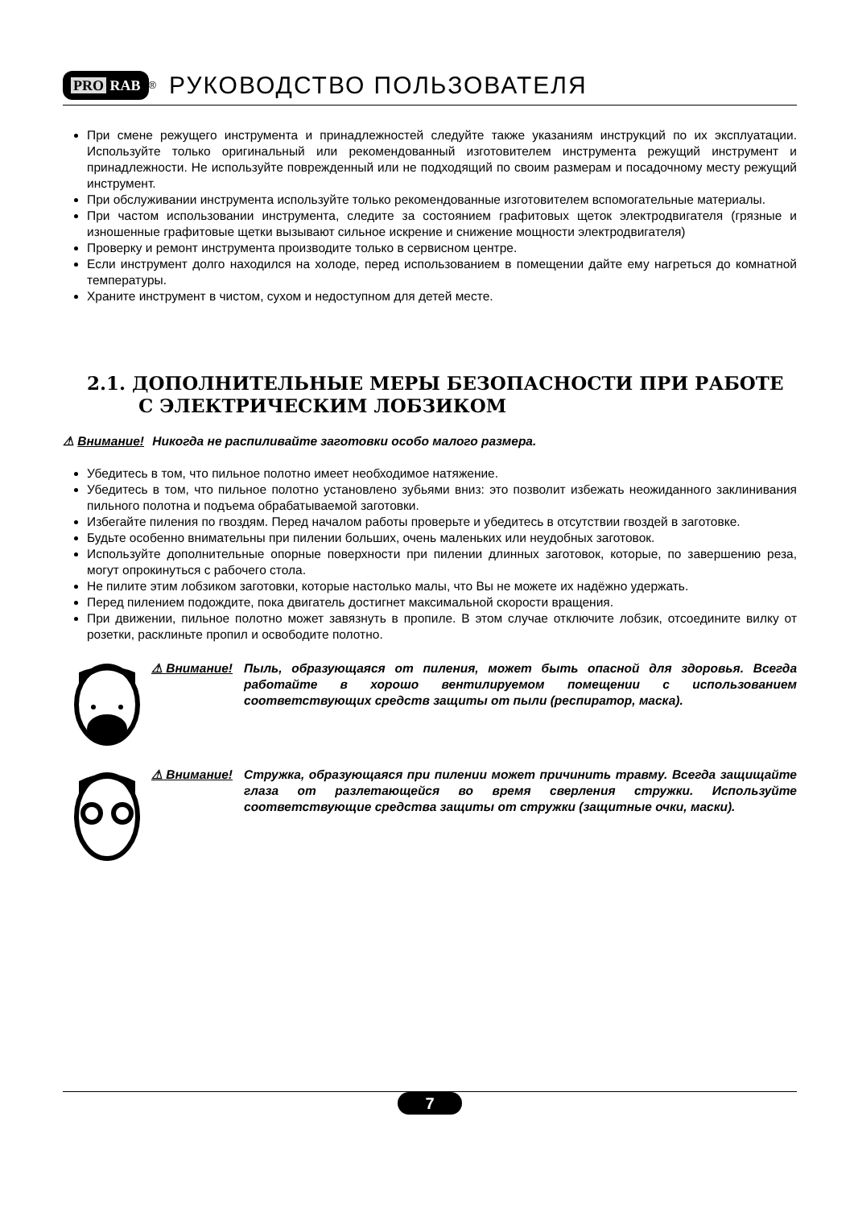PRO RAB
<sup>®</sup>
РУКОВОДСТВО ПОЛЬЗОВАТЕЛЯ
При смене режущего инструмента и принадлежностей следуйте также указаниям инструкций по их эксплуатации. Используйте только оригинальный или рекомендованный изготовителем инструмента режущий инструмент и принадлежности. Не используйте поврежденный или не подходящий по своим размерам и посадочному месту режущий инструмент.
При обслуживании инструмента используйте только рекомендованные изготовителем вспомогательные материалы.
При частом использовании инструмента, следите за состоянием графитовых щеток электродвигателя (грязные и изношенные графитовые щетки вызывают сильное искрение и снижение мощности электродвигателя)
Проверку и ремонт инструмента производите только в сервисном центре.
Если инструмент долго находился на холоде, перед использованием в помещении дайте ему нагреться до комнатной температуры.
Храните инструмент в чистом, сухом и недоступном для детей месте.
2.1. ДОПОЛНИТЕЛЬНЫЕ МЕРЫ БЕЗОПАСНОСТИ ПРИ РАБОТЕ С ЭЛЕКТРИЧЕСКИМ ЛОБЗИКОМ
⚠ Внимание! Никогда не распиливайте заготовки особо малого размера.
Убедитесь в том, что пильное полотно имеет необходимое натяжение.
Убедитесь в том, что пильное полотно установлено зубьями вниз: это позволит избежать неожиданного заклинивания пильного полотна и подъема обрабатываемой заготовки.
Избегайте пиления по гвоздям. Перед началом работы проверьте и убедитесь в отсутствии гвоздей в заготовке.
Будьте особенно внимательны при пилении больших, очень маленьких или неудобных заготовок.
Используйте дополнительные опорные поверхности при пилении длинных заготовок, которые, по завершению реза, могут опрокинуться с рабочего стола.
Не пилите этим лобзиком заготовки, которые настолько малы, что Вы не можете их надёжно удержать.
Перед пилением подождите, пока двигатель достигнет максимальной скорости вращения.
При движении, пильное полотно может завязнуть в пропиле. В этом случае отключите лобзик, отсоедините вилку от розетки, расклиньте пропил и освободите полотно.
⚠ Внимание! Пыль, образующаяся от пиления, может быть опасной для здоровья. Всегда работайте в хорошо вентилируемом помещении с использованием соответствующих средств защиты от пыли (респиратор, маска).
⚠ Внимание! Стружка, образующаяся при пилении может причинить травму. Всегда защищайте глаза от разлетающейся во время сверления стружки. Используйте соответствующие средства защиты от стружки (защитные очки, маски).
7